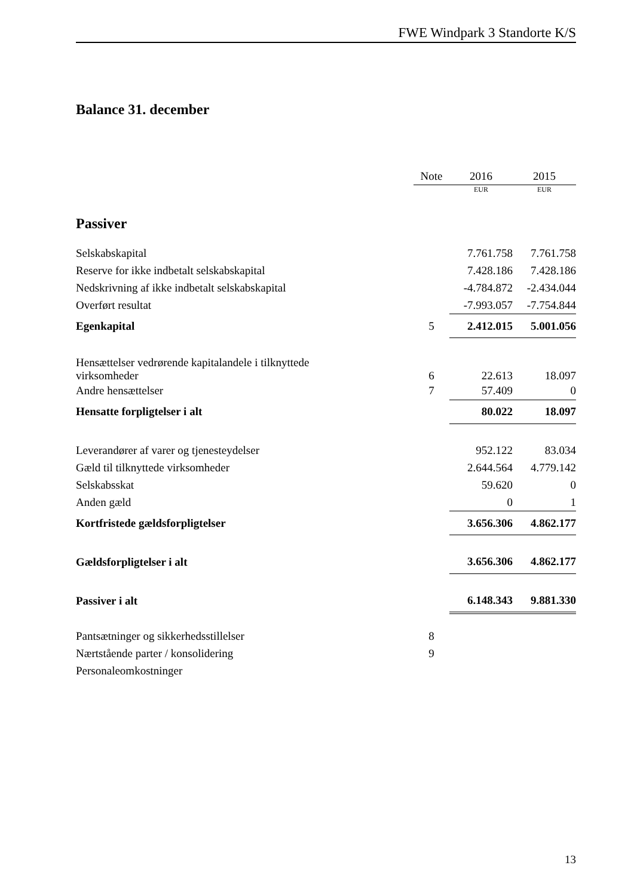FWE Windpark 3 Standorte K/S
Balance 31. december
| | Note | | 2016 | | 2015 |
| --- | --- | --- | --- | --- | --- |
| | | | EUR | | EUR |
| Passiver | | | | | |
| Selskabskapital | | | 7.761.758 | | 7.761.758 |
| Reserve for ikke indbetalt selskabskapital | | | 7.428.186 | | 7.428.186 |
| Nedskrivning af ikke indbetalt selskabskapital | | | -4.784.872 | | -2.434.044 |
| Overført resultat | | | -7.993.057 | | -7.754.844 |
| Egenkapital | 5 | | 2.412.015 | | 5.001.056 |
| Hensættelser vedrørende kapitalandele i tilknyttede virksomheder | 6 | | 22.613 | | 18.097 |
| Andre hensættelser | 7 | | 57.409 | | 0 |
| Hensatte forpligtelser i alt | | | 80.022 | | 18.097 |
| Leverandører af varer og tjenesteydelser | | | 952.122 | | 83.034 |
| Gæld til tilknyttede virksomheder | | | 2.644.564 | | 4.779.142 |
| Selskabsskat | | | 59.620 | | 0 |
| Anden gæld | | | 0 | | 1 |
| Kortfristede gældsforpligtelser | | | 3.656.306 | | 4.862.177 |
| Gældsforpligtelser i alt | | | 3.656.306 | | 4.862.177 |
| Passiver i alt | | | 6.148.343 | | 9.881.330 |
| Pantsætninger og sikkerhedsstillelser | 8 | | | | |
| Nærtstående parter / konsolidering | 9 | | | | |
| Personaleomkostninger | | | | | |
13